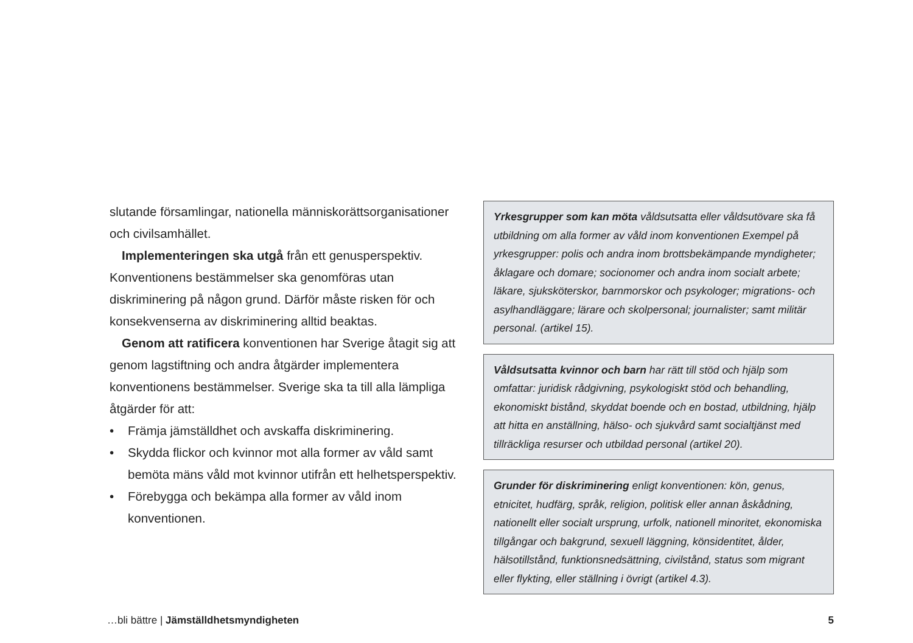slutande församlingar, nationella människorättsorganisationer och civilsamhället.
Implementeringen ska utgå från ett genusperspektiv. Konventionens bestämmelser ska genomföras utan diskriminering på någon grund. Därför måste risken för och konsekvenserna av diskriminering alltid beaktas.
Genom att ratificera konventionen har Sverige åtagit sig att genom lagstiftning och andra åtgärder implementera konventionens bestämmelser. Sverige ska ta till alla lämpliga åtgärder för att:
• Främja jämställdhet och avskaffa diskriminering.
• Skydda flickor och kvinnor mot alla former av våld samt bemöta mäns våld mot kvinnor utifrån ett helhetsperspektiv.
• Förebygga och bekämpa alla former av våld inom konventionen.
Yrkesgrupper som kan möta våldsutsatta eller våldsutövare ska få utbildning om alla former av våld inom konventionen Exempel på yrkesgrupper: polis och andra inom brottsbekämpande myndigheter; åklagare och domare; socionomer och andra inom socialt arbete; läkare, sjuksköterskor, barnmorskor och psykologer; migrations- och asylhandläggare; lärare och skolpersonal; journalister; samt militär personal. (artikel 15).
Våldsutsatta kvinnor och barn har rätt till stöd och hjälp som omfattar: juridisk rådgivning, psykologiskt stöd och behandling, ekonomiskt bistånd, skyddat boende och en bostad, utbildning, hjälp att hitta en anställning, hälso- och sjukvård samt socialtjänst med tillräckliga resurser och utbildad personal (artikel 20).
Grunder för diskriminering enligt konventionen: kön, genus, etnicitet, hudfärg, språk, religion, politisk eller annan åskådning, nationellt eller socialt ursprung, urfolk, nationell minoritet, ekonomiska tillgångar och bakgrund, sexuell läggning, könsidentitet, ålder, hälsotillstånd, funktionsnedsättning, civilstånd, status som migrant eller flykting, eller ställning i övrigt (artikel 4.3).
…bli bättre | Jämställdhetsmyndigheten
5